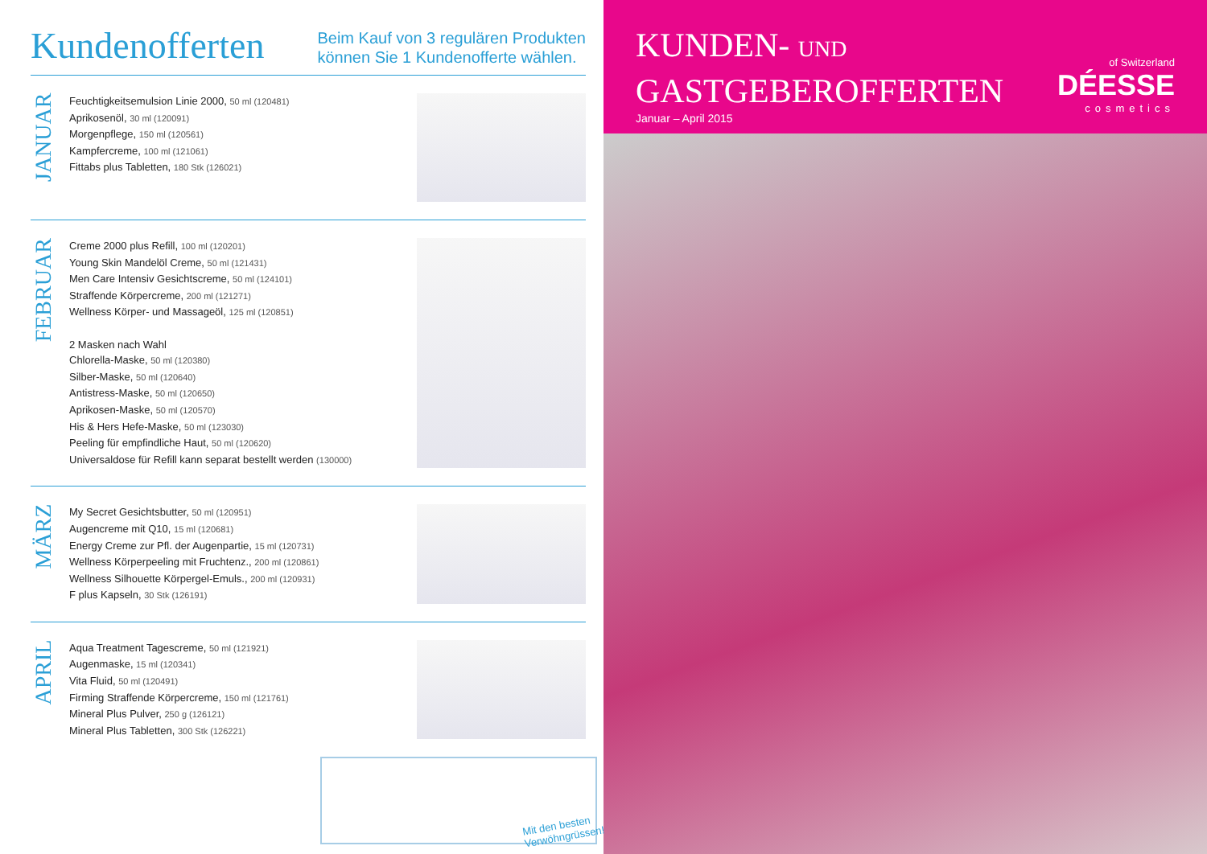Kundenofferten
Beim Kauf von 3 regulären Produkten
können Sie 1 Kundenofferte wählen.
JANUAR
Feuchtigkeitsemulsion Linie 2000, 50 ml (120481)
Aprikosenöl, 30 ml (120091)
Morgenpflege, 150 ml (120561)
Kampfercreme, 100 ml (121061)
Fittabs plus Tabletten, 180 Stk (126021)
FEBRUAR
Creme 2000 plus Refill, 100 ml (120201)
Young Skin Mandelöl Creme, 50 ml (121431)
Men Care Intensiv Gesichtscreme, 50 ml (124101)
Straffende Körpercreme, 200 ml (121271)
Wellness Körper- und Massageöl, 125 ml (120851)
2 Masken nach Wahl
Chlorella-Maske, 50 ml (120380)
Silber-Maske, 50 ml (120640)
Antistress-Maske, 50 ml (120650)
Aprikosen-Maske, 50 ml (120570)
His & Hers Hefe-Maske, 50 ml (123030)
Peeling für empfindliche Haut, 50 ml (120620)
Universaldose für Refill kann separat bestellt werden (130000)
MÄRZ
My Secret Gesichtsbutter, 50 ml (120951)
Augencreme mit Q10, 15 ml (120681)
Energy Creme zur Pfl. der Augenpartie, 15 ml (120731)
Wellness Körperpeeling mit Fruchtenz., 200 ml (120861)
Wellness Silhouette Körpergel-Emuls., 200 ml (120931)
F plus Kapseln, 30 Stk (126191)
APRIL
Aqua Treatment Tagescreme, 50 ml (121921)
Augenmaske, 15 ml (120341)
Vita Fluid, 50 ml (120491)
Firming Straffende Körpercreme, 150 ml (121761)
Mineral Plus Pulver, 250 g (126121)
Mineral Plus Tabletten, 300 Stk (126221)
Mit den besten
Verwöhngrüssen!
KUNDEN- UND
GASTGEBEROFFERTEN
Januar – April 2015
of Switzerland
DÉESSE
cosmetics